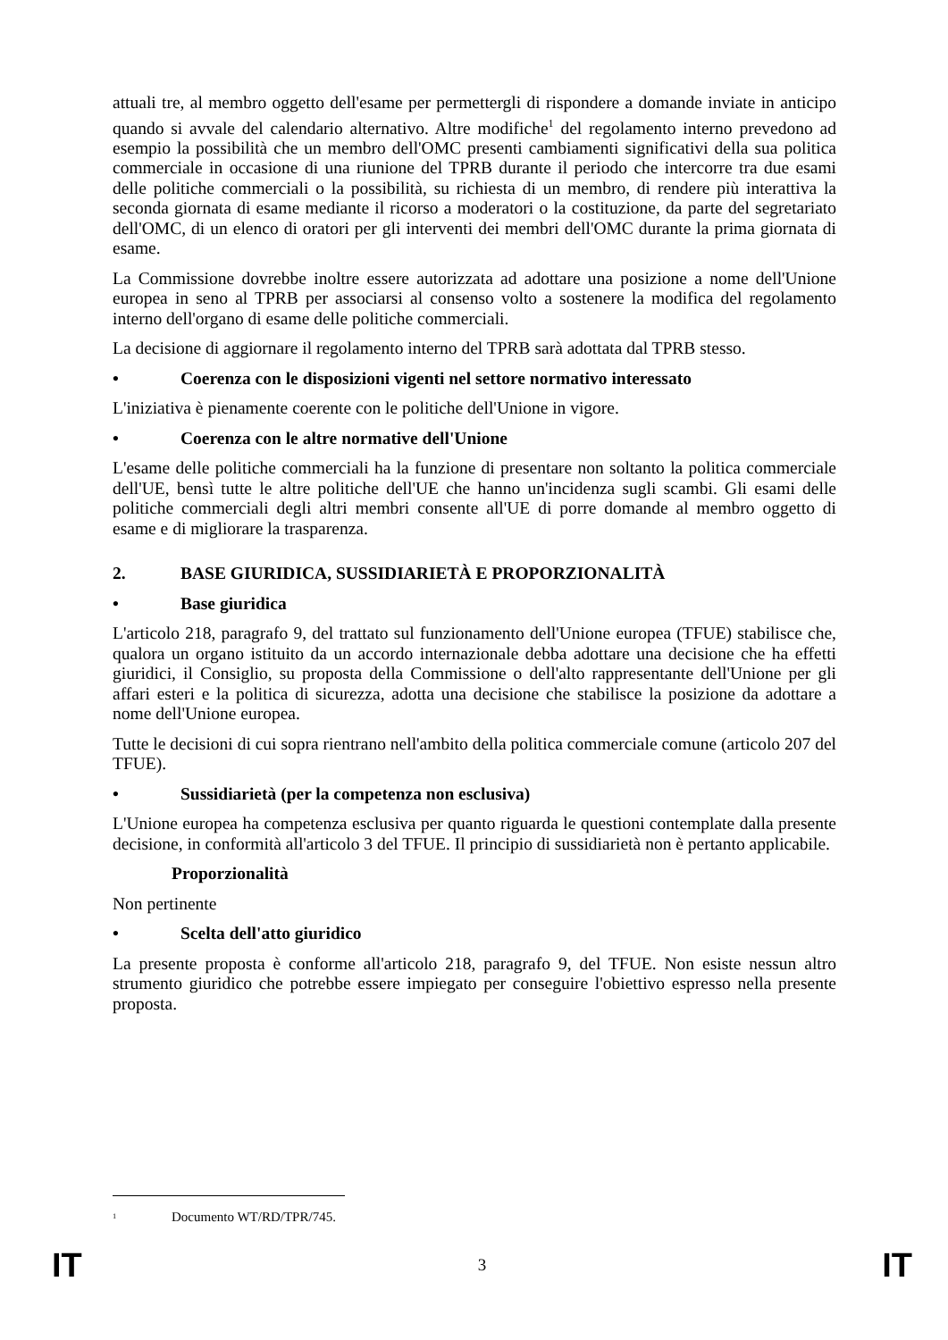attuali tre, al membro oggetto dell'esame per permettergli di rispondere a domande inviate in anticipo quando si avvale del calendario alternativo. Altre modifiche<sup>1</sup> del regolamento interno prevedono ad esempio la possibilità che un membro dell'OMC presenti cambiamenti significativi della sua politica commerciale in occasione di una riunione del TPRB durante il periodo che intercorre tra due esami delle politiche commerciali o la possibilità, su richiesta di un membro, di rendere più interattiva la seconda giornata di esame mediante il ricorso a moderatori o la costituzione, da parte del segretariato dell'OMC, di un elenco di oratori per gli interventi dei membri dell'OMC durante la prima giornata di esame.
La Commissione dovrebbe inoltre essere autorizzata ad adottare una posizione a nome dell'Unione europea in seno al TPRB per associarsi al consenso volto a sostenere la modifica del regolamento interno dell'organo di esame delle politiche commerciali.
La decisione di aggiornare il regolamento interno del TPRB sarà adottata dal TPRB stesso.
• Coerenza con le disposizioni vigenti nel settore normativo interessato
L'iniziativa è pienamente coerente con le politiche dell'Unione in vigore.
• Coerenza con le altre normative dell'Unione
L'esame delle politiche commerciali ha la funzione di presentare non soltanto la politica commerciale dell'UE, bensì tutte le altre politiche dell'UE che hanno un'incidenza sugli scambi. Gli esami delle politiche commerciali degli altri membri consente all'UE di porre domande al membro oggetto di esame e di migliorare la trasparenza.
2. BASE GIURIDICA, SUSSIDIARIETÀ E PROPORZIONALITÀ
• Base giuridica
L'articolo 218, paragrafo 9, del trattato sul funzionamento dell'Unione europea (TFUE) stabilisce che, qualora un organo istituito da un accordo internazionale debba adottare una decisione che ha effetti giuridici, il Consiglio, su proposta della Commissione o dell'alto rappresentante dell'Unione per gli affari esteri e la politica di sicurezza, adotta una decisione che stabilisce la posizione da adottare a nome dell'Unione europea.
Tutte le decisioni di cui sopra rientrano nell'ambito della politica commerciale comune (articolo 207 del TFUE).
• Sussidiarietà (per la competenza non esclusiva)
L'Unione europea ha competenza esclusiva per quanto riguarda le questioni contemplate dalla presente decisione, in conformità all'articolo 3 del TFUE. Il principio di sussidiarietà non è pertanto applicabile.
Proporzionalità
Non pertinente
• Scelta dell'atto giuridico
La presente proposta è conforme all'articolo 218, paragrafo 9, del TFUE. Non esiste nessun altro strumento giuridico che potrebbe essere impiegato per conseguire l'obiettivo espresso nella presente proposta.
<sup>1</sup> Documento WT/RD/TPR/745.
IT 3 IT